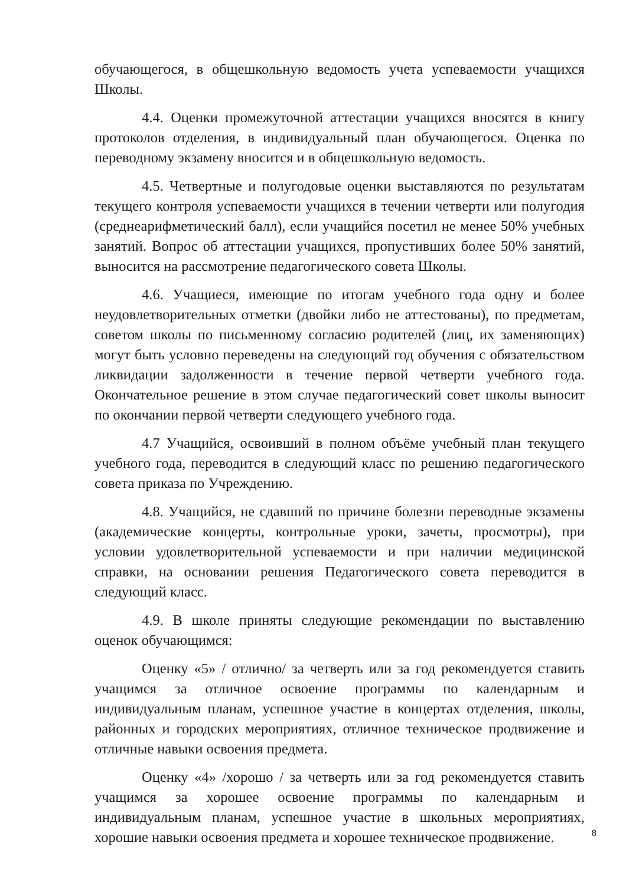обучающегося, в общешкольную ведомость учета успеваемости учащихся Школы.
4.4. Оценки промежуточной аттестации учащихся вносятся в книгу протоколов отделения, в индивидуальный план обучающегося. Оценка по переводному экзамену вносится и в общешкольную ведомость.
4.5. Четвертные и полугодовые оценки выставляются по результатам текущего контроля успеваемости учащихся в течении четверти или полугодия (среднеарифметический балл), если учащийся посетил не менее 50% учебных занятий. Вопрос об аттестации учащихся, пропустивших более 50% занятий, выносится на рассмотрение педагогического совета Школы.
4.6. Учащиеся, имеющие по итогам учебного года одну и более неудовлетворительных отметки (двойки либо не аттестованы), по предметам, советом школы по письменному согласию родителей (лиц, их заменяющих) могут быть условно переведены на следующий год обучения с обязательством ликвидации задолженности в течение первой четверти учебного года. Окончательное решение в этом случае педагогический совет школы выносит по окончании первой четверти следующего учебного года.
4.7 Учащийся, освоивший в полном объёме учебный план текущего учебного года, переводится в следующий класс по решению педагогического совета приказа по Учреждению.
4.8. Учащийся, не сдавший по причине болезни переводные экзамены (академические концерты, контрольные уроки, зачеты, просмотры), при условии удовлетворительной успеваемости и при наличии медицинской справки, на основании решения Педагогического совета переводится в следующий класс.
4.9. В школе приняты следующие рекомендации по выставлению оценок обучающимся:
Оценку «5» / отлично/ за четверть или за год рекомендуется ставить учащимся за отличное освоение программы по календарным и индивидуальным планам, успешное участие в концертах отделения, школы, районных и городских мероприятиях, отличное техническое продвижение и отличные навыки освоения предмета.
Оценку «4» /хорошо / за четверть или за год рекомендуется ставить учащимся за хорошее освоение программы по календарным и индивидуальным планам, успешное участие в школьных мероприятиях, хорошие навыки освоения предмета и хорошее техническое продвижение.
8